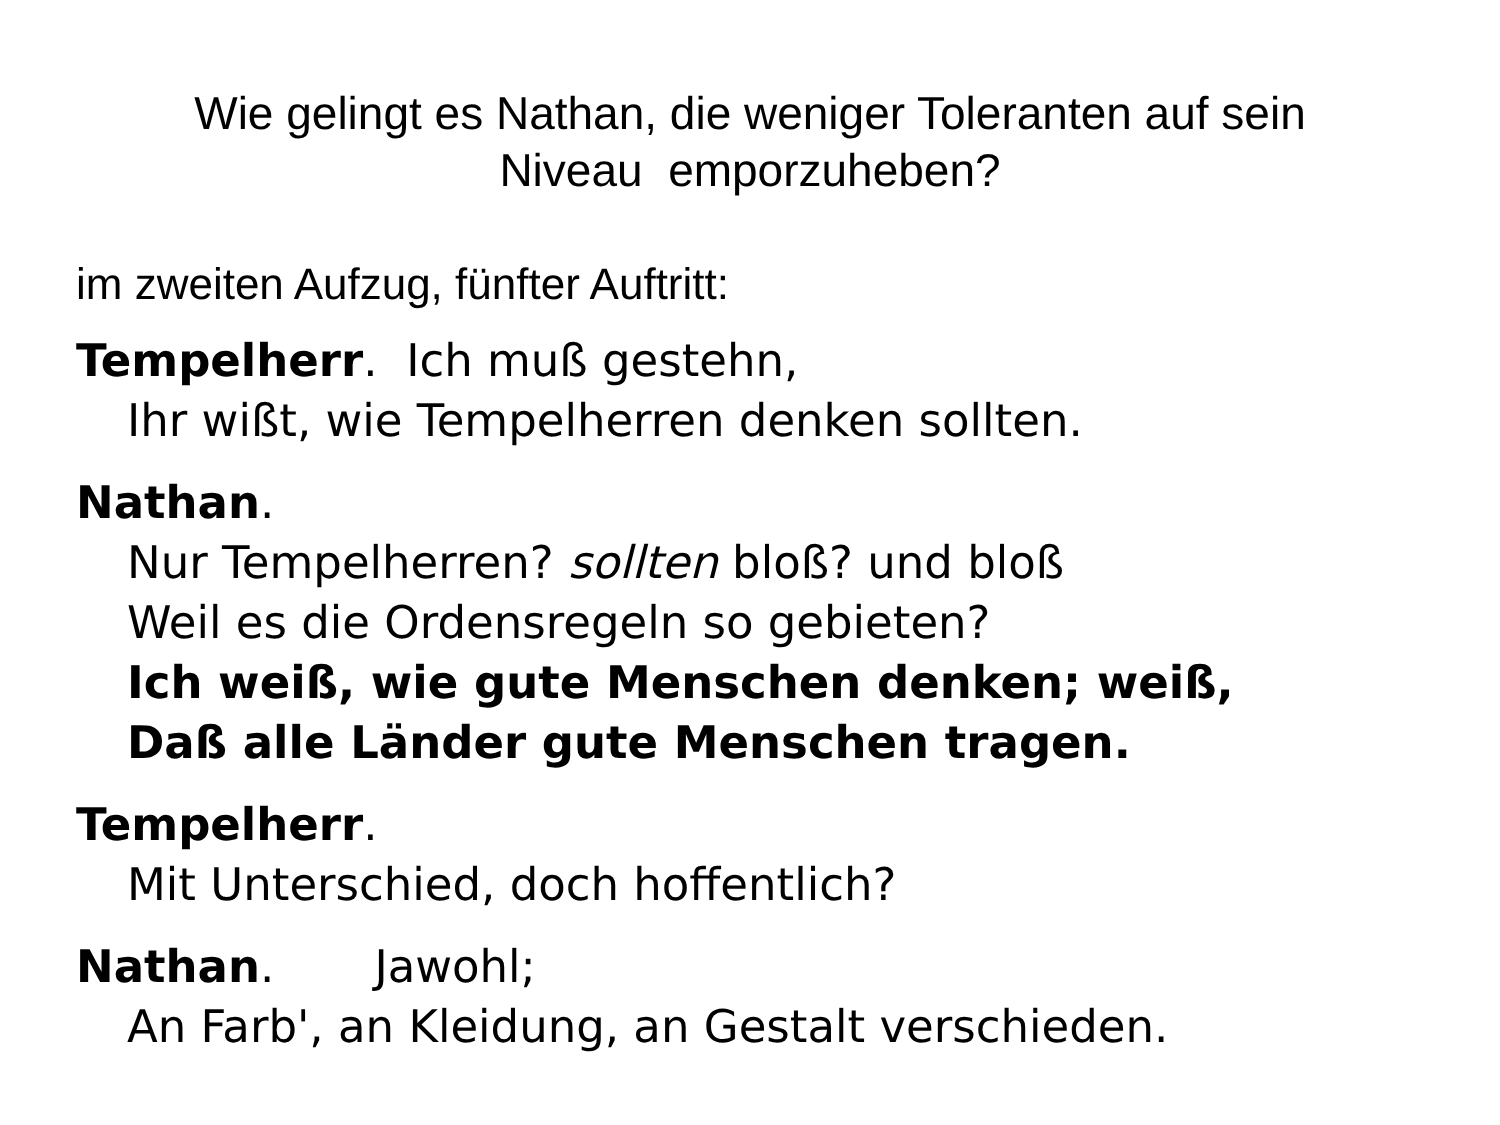Wie gelingt es Nathan, die weniger Toleranten auf sein Niveau emporzuheben?
im zweiten Aufzug, fünfter Auftritt:
Tempelherr. Ich muß gestehn,
Ihr wißt, wie Tempelherren denken sollten.
Nathan.
Nur Tempelherren? sollten bloß? und bloß
Weil es die Ordensregeln so gebieten?
Ich weiß, wie gute Menschen denken; weiß,
Daß alle Länder gute Menschen tragen.
Tempelherr.
Mit Unterschied, doch hoffentlich?
Nathan. Jawohl;
An Farb', an Kleidung, an Gestalt verschieden.